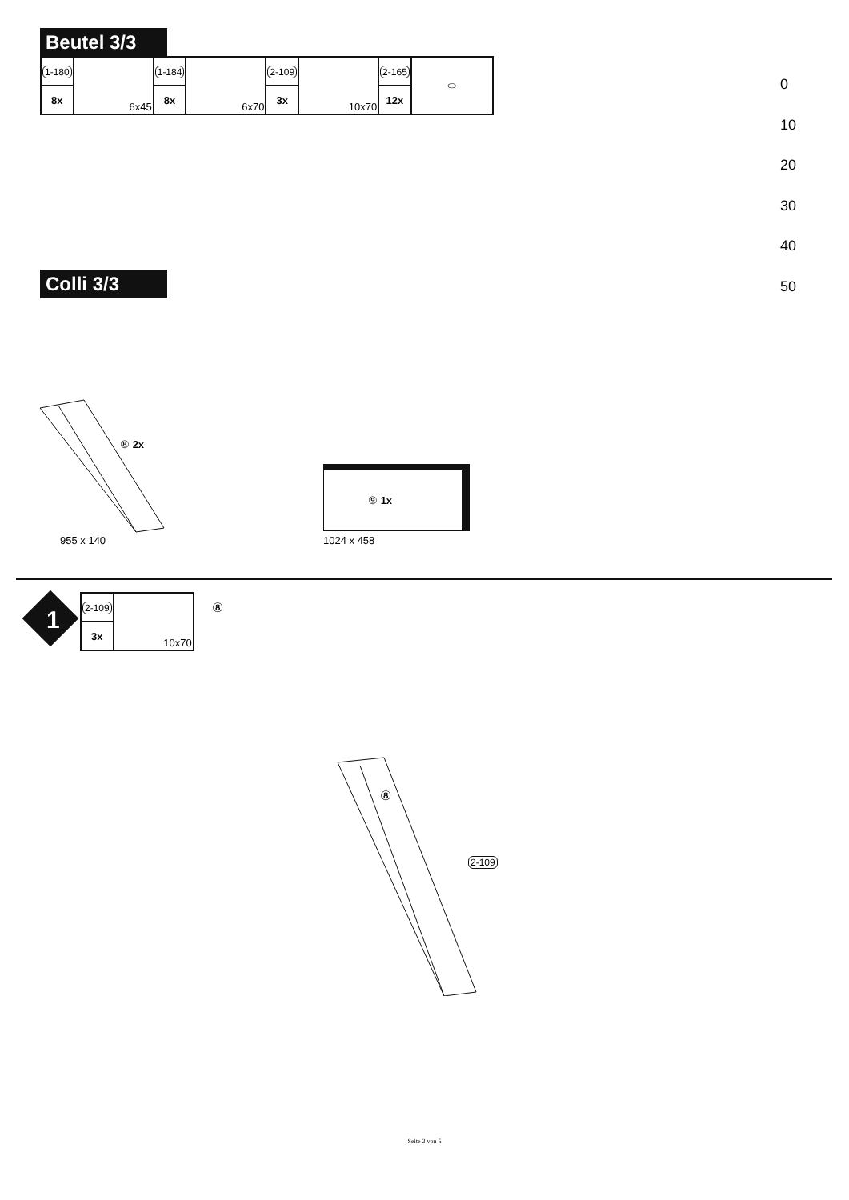Beutel 3/3
| 1-180 | 6x45 | 1-184 | 6x70 | 2-109 | 10x70 | 2-165 | ⬭ |
| 8x | | 8x | | 3x | | 12x | |
0
10
20
30
40
50
Colli 3/3
⑧ 2x
955 x 140
⑨ 1x
1024 x 458
1
| 2-109 | 10x70 |
| 3x | |
⑧
⑧
2-109
Seite 2 von 5